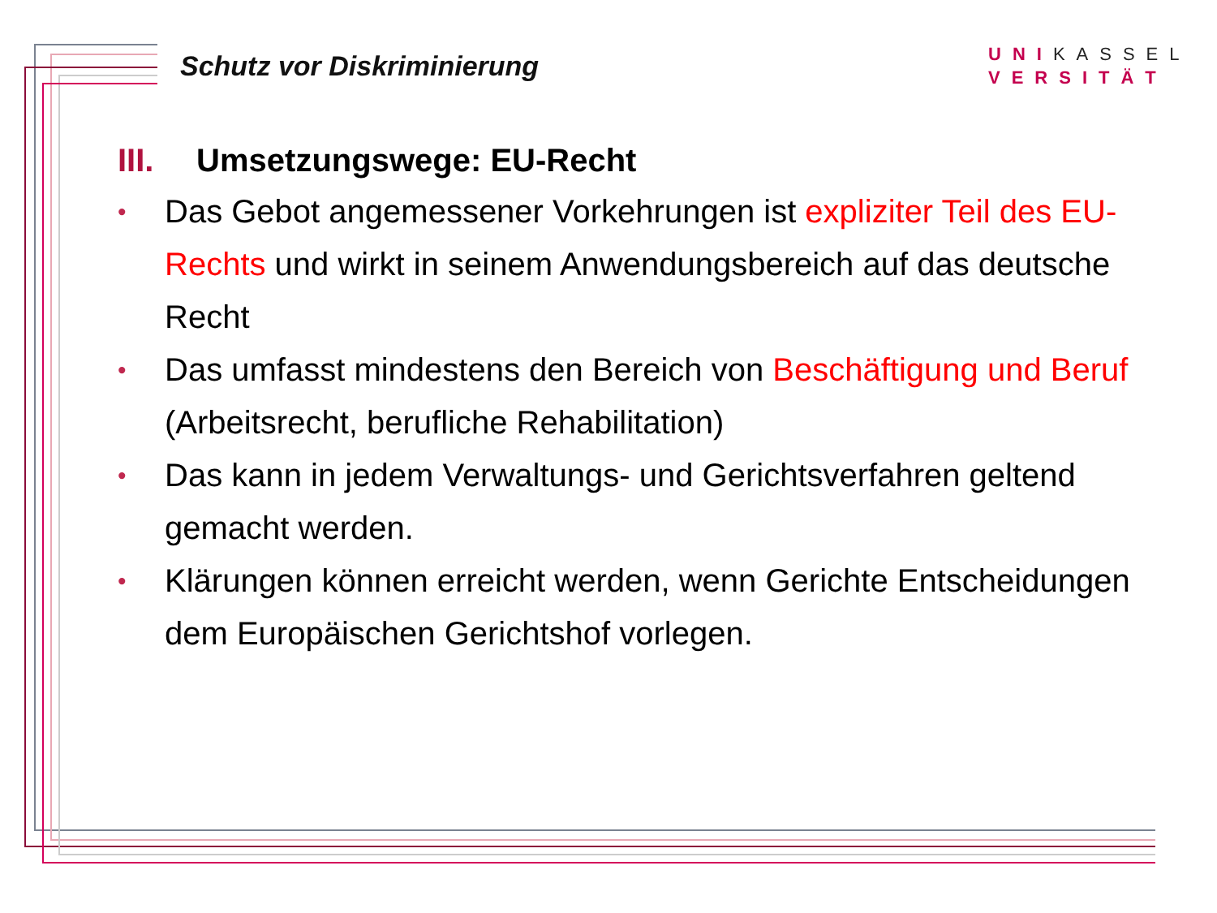Schutz vor Diskriminierung
UNIKASSEL
VERSITÄT
III. Umsetzungswege: EU-Recht
• Das Gebot angemessener Vorkehrungen ist expliziter Teil des EU-Rechts und wirkt in seinem Anwendungsbereich auf das deutsche Recht
• Das umfasst mindestens den Bereich von Beschäftigung und Beruf (Arbeitsrecht, berufliche Rehabilitation)
• Das kann in jedem Verwaltungs- und Gerichtsverfahren geltend gemacht werden.
• Klärungen können erreicht werden, wenn Gerichte Entscheidungen dem Europäischen Gerichtshof vorlegen.